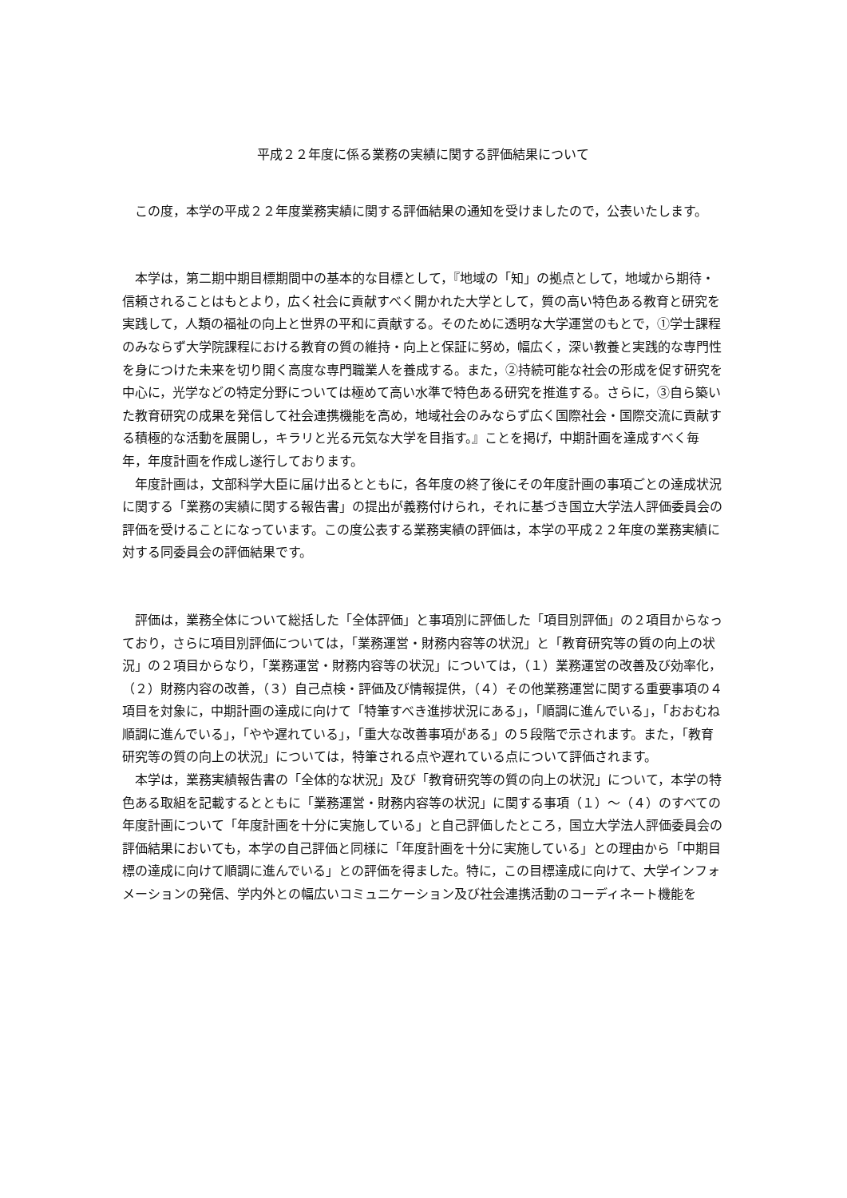平成２２年度に係る業務の実績に関する評価結果について
　この度，本学の平成２２年度業務実績に関する評価結果の通知を受けましたので，公表いたします。
　本学は，第二期中期目標期間中の基本的な目標として，『地域の「知」の拠点として，地域から期待・信頼されることはもとより，広く社会に貢献すべく開かれた大学として，質の高い特色ある教育と研究を実践して，人類の福祉の向上と世界の平和に貢献する。そのために透明な大学運営のもとで，①学士課程のみならず大学院課程における教育の質の維持・向上と保証に努め，幅広く，深い教養と実践的な専門性を身につけた未来を切り開く高度な専門職業人を養成する。また，②持続可能な社会の形成を促す研究を中心に，光学などの特定分野については極めて高い水準で特色ある研究を推進する。さらに，③自ら築いた教育研究の成果を発信して社会連携機能を高め，地域社会のみならず広く国際社会・国際交流に貢献する積極的な活動を展開し，キラリと光る元気な大学を目指す。』ことを掲げ，中期計画を達成すべく毎年，年度計画を作成し遂行しております。
　年度計画は，文部科学大臣に届け出るとともに，各年度の終了後にその年度計画の事項ごとの達成状況に関する「業務の実績に関する報告書」の提出が義務付けられ，それに基づき国立大学法人評価委員会の評価を受けることになっています。この度公表する業務実績の評価は，本学の平成２２年度の業務実績に対する同委員会の評価結果です。
　評価は，業務全体について総括した「全体評価」と事項別に評価した「項目別評価」の２項目からなっており，さらに項目別評価については，「業務運営・財務内容等の状況」と「教育研究等の質の向上の状況」の２項目からなり，「業務運営・財務内容等の状況」については，（１）業務運営の改善及び効率化，（２）財務内容の改善，（３）自己点検・評価及び情報提供，（４）その他業務運営に関する重要事項の４項目を対象に，中期計画の達成に向けて「特筆すべき進捗状況にある」，「順調に進んでいる」，「おおむね順調に進んでいる」，「やや遅れている」，「重大な改善事項がある」の５段階で示されます。また，「教育研究等の質の向上の状況」については，特筆される点や遅れている点について評価されます。
　本学は，業務実績報告書の「全体的な状況」及び「教育研究等の質の向上の状況」について，本学の特色ある取組を記載するとともに「業務運営・財務内容等の状況」に関する事項（１）～（４）のすべての年度計画について「年度計画を十分に実施している」と自己評価したところ，国立大学法人評価委員会の評価結果においても，本学の自己評価と同様に「年度計画を十分に実施している」との理由から「中期目標の達成に向けて順調に進んでいる」との評価を得ました。特に，この目標達成に向けて、大学インフォメーションの発信、学内外との幅広いコミュニケーション及び社会連携活動のコーディネート機能を